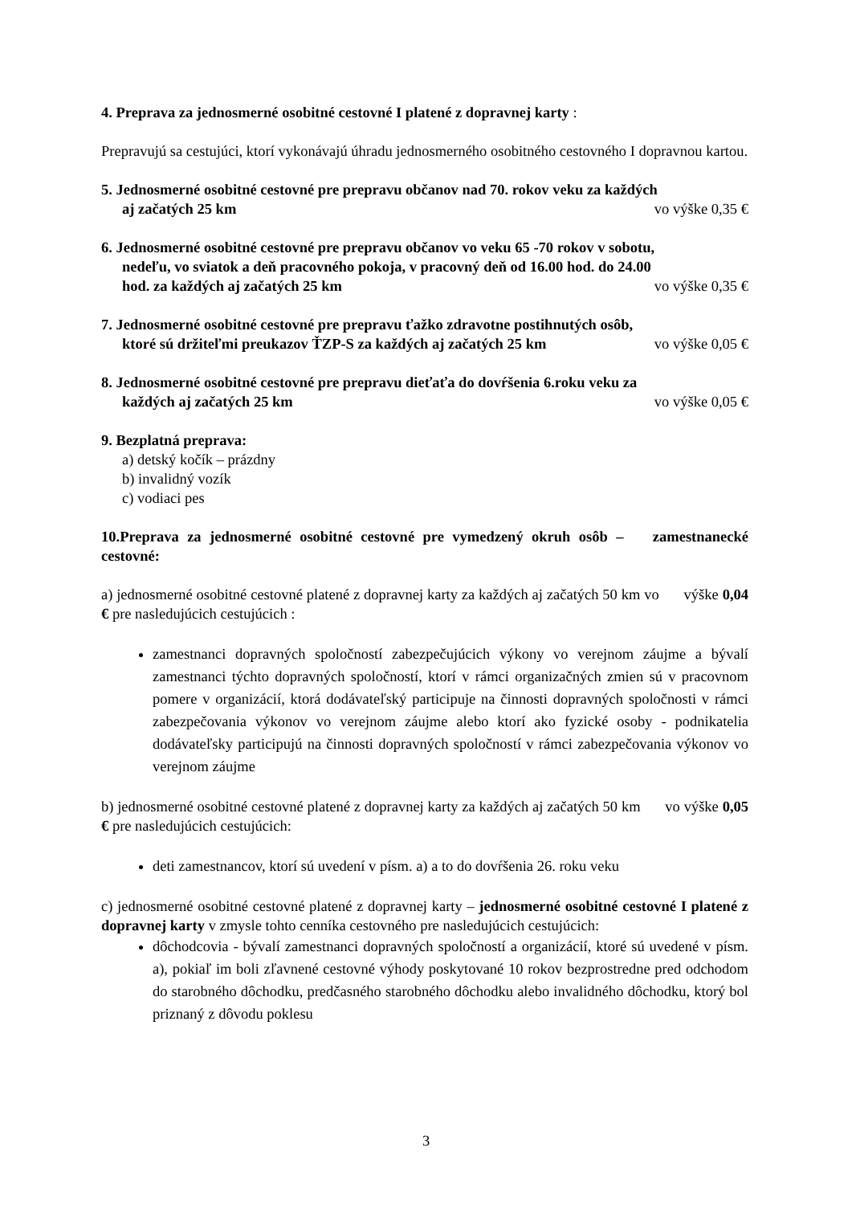4. Preprava za jednosmerné osobitné cestovné I platené z dopravnej karty :
Prepravujú sa cestujúci, ktorí vykonávajú úhradu jednosmerného osobitného cestovného I dopravnou kartou.
5. Jednosmerné osobitné cestovné pre prepravu občanov nad 70. rokov veku za každých
aj začatých 25 km vo výške 0,35 €
6. Jednosmerné osobitné cestovné pre prepravu občanov vo veku 65 -70 rokov v sobotu,
nedeľu, vo sviatok a deň pracovného pokoja, v pracovný deň od 16.00 hod. do 24.00
hod. za každých aj začatých 25 km vo výške 0,35 €
7. Jednosmerné osobitné cestovné pre prepravu ťažko zdravotne postihnutých osôb,
ktoré sú držiteľmi preukazov ŤZP-S za každých aj začatých 25 km vo výške 0,05 €
8. Jednosmerné osobitné cestovné pre prepravu dieťaťa do dovŕšenia 6.roku veku za
každých aj začatých 25 km vo výške 0,05 €
9. Bezplatná preprava:
a) detský kočík – prázdny
b) invalidný vozík
c) vodiaci pes
10.Preprava za jednosmerné osobitné cestovné pre vymedzený okruh osôb – zamestnanecké cestovné:
a) jednosmerné osobitné cestovné platené z dopravnej karty za každých aj začatých 50 km vo výške 0,04 € pre nasledujúcich cestujúcich :
zamestnanci dopravných spoločností zabezpečujúcich výkony vo verejnom záujme a bývalí zamestnanci týchto dopravných spoločností, ktorí v rámci organizačných zmien sú v pracovnom pomere v organizácií, ktorá dodávateľský participuje na činnosti dopravných spoločnosti v rámci zabezpečovania výkonov vo verejnom záujme alebo ktorí ako fyzické osoby - podnikatelia dodávateľsky participujú na činnosti dopravných spoločností v rámci zabezpečovania výkonov vo verejnom záujme
b) jednosmerné osobitné cestovné platené z dopravnej karty za každých aj začatých 50 km vo výške 0,05 € pre nasledujúcich cestujúcich:
deti zamestnancov, ktorí sú uvedení v písm. a) a to do dovŕšenia 26. roku veku
c) jednosmerné osobitné cestovné platené z dopravnej karty – jednosmerné osobitné cestovné I platené z dopravnej karty v zmysle tohto cenníka cestovného pre nasledujúcich cestujúcich:
dôchodcovia - bývalí zamestnanci dopravných spoločností a organizácií, ktoré sú uvedené v písm. a), pokiaľ im boli zľavnené cestovné výhody poskytované 10 rokov bezprostredne pred odchodom do starobného dôchodku, predčasného starobného dôchodku alebo invalidného dôchodku, ktorý bol priznaný z dôvodu poklesu
3